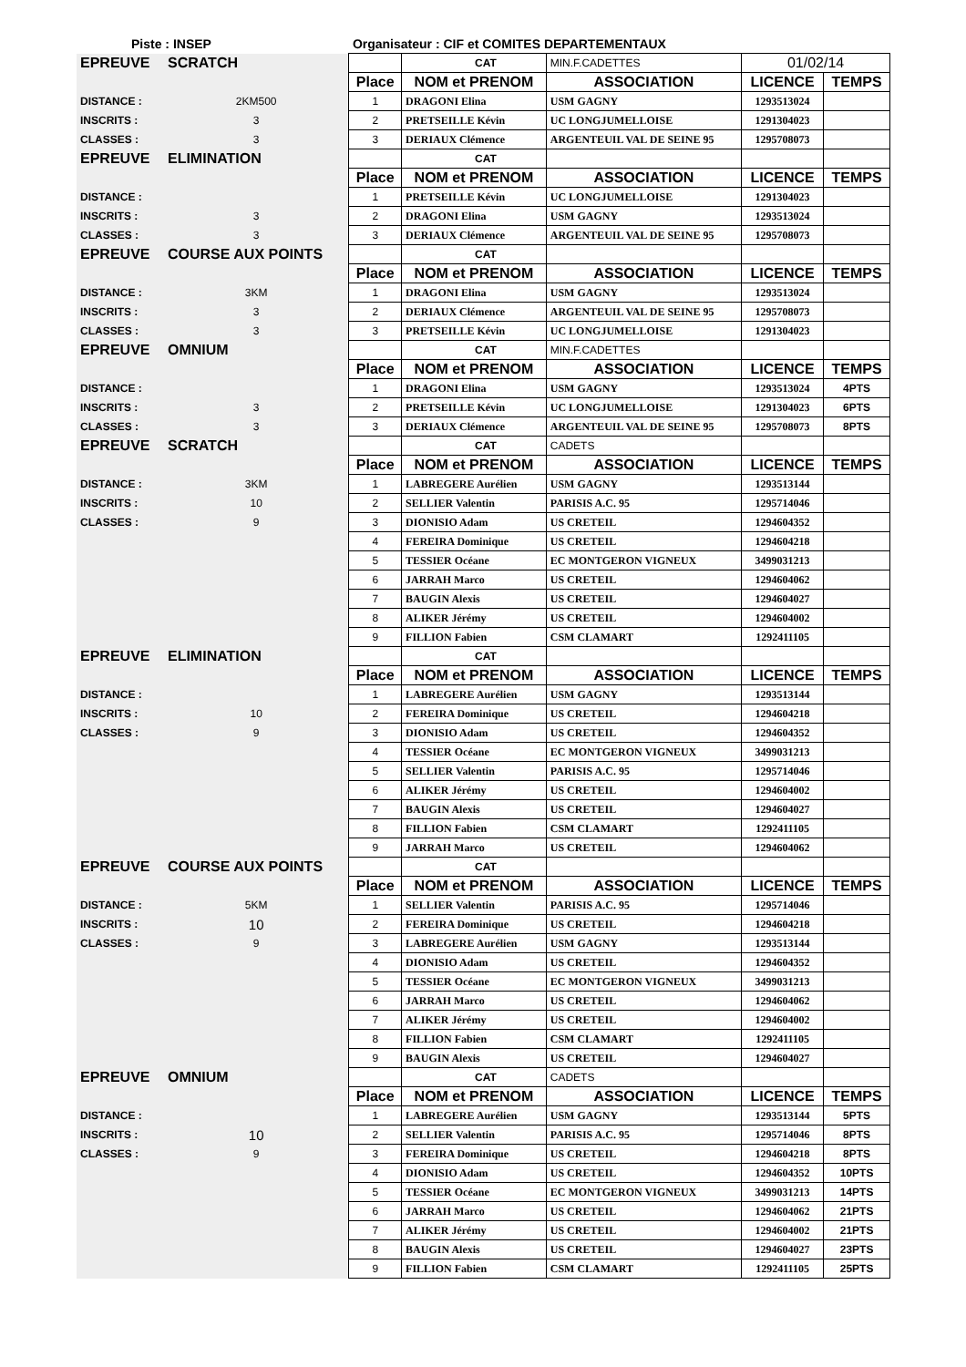| Piste : INSEP | | Organisateur : CIF et COMITES DEPARTEMENTAUX | | | | |
| EPREUVE | SCRATCH | | CAT | MIN.F.CADETTES | 01/02/14 | |
| | | Place | NOM et PRENOM | ASSOCIATION | LICENCE | TEMPS |
| DISTANCE : | 2KM500 | 1 | DRAGONI Elina | USM GAGNY | 1293513024 | |
| INSCRITS : | 3 | 2 | PRETSEILLE Kévin | UC LONGJUMELLOISE | 1291304023 | |
| CLASSES : | 3 | 3 | DERIAUX Clémence | ARGENTEUIL VAL DE SEINE 95 | 1295708073 | |
| EPREUVE | ELIMINATION | | CAT | | | |
| | | Place | NOM et PRENOM | ASSOCIATION | LICENCE | TEMPS |
| DISTANCE : | | 1 | PRETSEILLE Kévin | UC LONGJUMELLOISE | 1291304023 | |
| INSCRITS : | 3 | 2 | DRAGONI Elina | USM GAGNY | 1293513024 | |
| CLASSES : | 3 | 3 | DERIAUX Clémence | ARGENTEUIL VAL DE SEINE 95 | 1295708073 | |
| EPREUVE | COURSE AUX POINTS | | CAT | | | |
| | | Place | NOM et PRENOM | ASSOCIATION | LICENCE | TEMPS |
| DISTANCE : | 3KM | 1 | DRAGONI Elina | USM GAGNY | 1293513024 | |
| INSCRITS : | 3 | 2 | DERIAUX Clémence | ARGENTEUIL VAL DE SEINE 95 | 1295708073 | |
| CLASSES : | 3 | 3 | PRETSEILLE Kévin | UC LONGJUMELLOISE | 1291304023 | |
| EPREUVE | OMNIUM | | CAT | MIN.F.CADETTES | | |
| | | Place | NOM et PRENOM | ASSOCIATION | LICENCE | TEMPS |
| DISTANCE : | | 1 | DRAGONI Elina | USM GAGNY | 1293513024 | 4PTS |
| INSCRITS : | 3 | 2 | PRETSEILLE Kévin | UC LONGJUMELLOISE | 1291304023 | 6PTS |
| CLASSES : | 3 | 3 | DERIAUX Clémence | ARGENTEUIL VAL DE SEINE 95 | 1295708073 | 8PTS |
| EPREUVE | SCRATCH | | CAT | CADETS | | |
| | | Place | NOM et PRENOM | ASSOCIATION | LICENCE | TEMPS |
| DISTANCE : | 3KM | 1 | LABREGERE Aurélien | USM GAGNY | 1293513144 | |
| INSCRITS : | 10 | 2 | SELLIER Valentin | PARISIS A.C. 95 | 1295714046 | |
| CLASSES : | 9 | 3 | DIONISIO Adam | US CRETEIL | 1294604352 | |
| | | 4 | FEREIRA Dominique | US CRETEIL | 1294604218 | |
| | | 5 | TESSIER Océane | EC MONTGERON VIGNEUX | 3499031213 | |
| | | 6 | JARRAH Marco | US CRETEIL | 1294604062 | |
| | | 7 | BAUGIN Alexis | US CRETEIL | 1294604027 | |
| | | 8 | ALIKER Jérémy | US CRETEIL | 1294604002 | |
| | | 9 | FILLION Fabien | CSM CLAMART | 1292411105 | |
| EPREUVE | ELIMINATION | | CAT | | | |
| | | Place | NOM et PRENOM | ASSOCIATION | LICENCE | TEMPS |
| DISTANCE : | | 1 | LABREGERE Aurélien | USM GAGNY | 1293513144 | |
| INSCRITS : | 10 | 2 | FEREIRA Dominique | US CRETEIL | 1294604218 | |
| CLASSES : | 9 | 3 | DIONISIO Adam | US CRETEIL | 1294604352 | |
| | | 4 | TESSIER Océane | EC MONTGERON VIGNEUX | 3499031213 | |
| | | 5 | SELLIER Valentin | PARISIS A.C. 95 | 1295714046 | |
| | | 6 | ALIKER Jérémy | US CRETEIL | 1294604002 | |
| | | 7 | BAUGIN Alexis | US CRETEIL | 1294604027 | |
| | | 8 | FILLION Fabien | CSM CLAMART | 1292411105 | |
| | | 9 | JARRAH Marco | US CRETEIL | 1294604062 | |
| EPREUVE | COURSE AUX POINTS | | CAT | | | |
| | | Place | NOM et PRENOM | ASSOCIATION | LICENCE | TEMPS |
| DISTANCE : | 5KM | 1 | SELLIER Valentin | PARISIS A.C. 95 | 1295714046 | |
| INSCRITS : | 10 | 2 | FEREIRA Dominique | US CRETEIL | 1294604218 | |
| CLASSES : | 9 | 3 | LABREGERE Aurélien | USM GAGNY | 1293513144 | |
| | | 4 | DIONISIO Adam | US CRETEIL | 1294604352 | |
| | | 5 | TESSIER Océane | EC MONTGERON VIGNEUX | 3499031213 | |
| | | 6 | JARRAH Marco | US CRETEIL | 1294604062 | |
| | | 7 | ALIKER Jérémy | US CRETEIL | 1294604002 | |
| | | 8 | FILLION Fabien | CSM CLAMART | 1292411105 | |
| | | 9 | BAUGIN Alexis | US CRETEIL | 1294604027 | |
| EPREUVE | OMNIUM | | CAT | CADETS | | |
| | | Place | NOM et PRENOM | ASSOCIATION | LICENCE | TEMPS |
| DISTANCE : | | 1 | LABREGERE Aurélien | USM GAGNY | 1293513144 | 5PTS |
| INSCRITS : | 10 | 2 | SELLIER Valentin | PARISIS A.C. 95 | 1295714046 | 8PTS |
| CLASSES : | 9 | 3 | FEREIRA Dominique | US CRETEIL | 1294604218 | 8PTS |
| | | 4 | DIONISIO Adam | US CRETEIL | 1294604352 | 10PTS |
| | | 5 | TESSIER Océane | EC MONTGERON VIGNEUX | 3499031213 | 14PTS |
| | | 6 | JARRAH Marco | US CRETEIL | 1294604062 | 21PTS |
| | | 7 | ALIKER Jérémy | US CRETEIL | 1294604002 | 21PTS |
| | | 8 | BAUGIN Alexis | US CRETEIL | 1294604027 | 23PTS |
| | | 9 | FILLION Fabien | CSM CLAMART | 1292411105 | 25PTS |